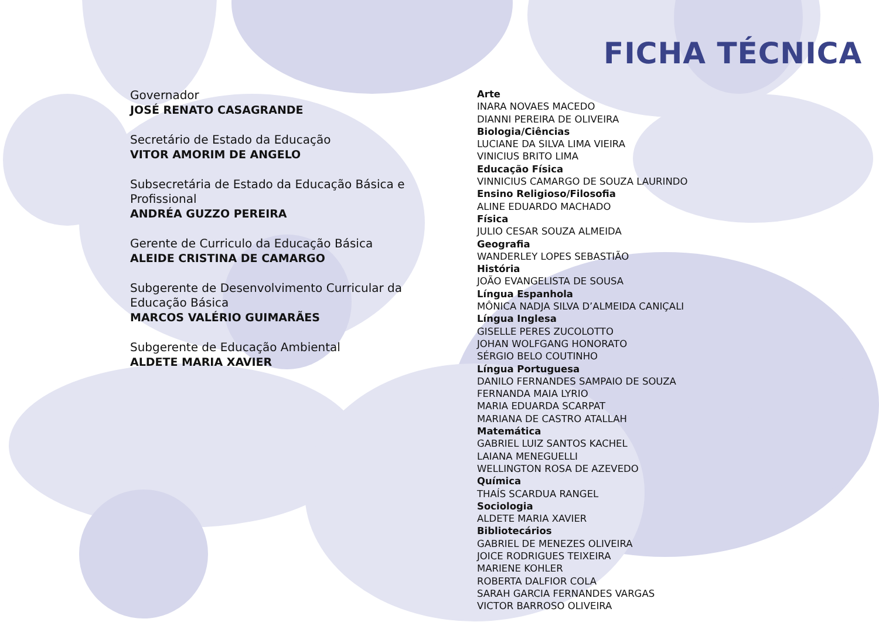FICHA TÉCNICA
Governador
JOSÉ RENATO CASAGRANDE
Secretário de Estado da Educação
VITOR AMORIM DE ANGELO
Subsecretária de Estado da Educação Básica e Profissional
ANDRÉA GUZZO PEREIRA
Gerente de Curriculo da Educação Básica
ALEIDE CRISTINA DE CAMARGO
Subgerente de Desenvolvimento Curricular da Educação Básica
MARCOS VALÉRIO GUIMARÃES
Subgerente de Educação Ambiental
ALDETE MARIA XAVIER
Arte
INARA NOVAES MACEDO
DIANNI PEREIRA DE OLIVEIRA
Biologia/Ciências
LUCIANE DA SILVA LIMA VIEIRA
VINICIUS BRITO LIMA
Educação Física
VINNICIUS CAMARGO DE SOUZA LAURINDO
Ensino Religioso/Filosofia
ALINE EDUARDO MACHADO
Física
JULIO CESAR SOUZA ALMEIDA
Geografia
WANDERLEY LOPES SEBASTIÃO
História
JOÃO EVANGELISTA DE SOUSA
Língua Espanhola
MÔNICA NADJA SILVA D’ALMEIDA CANIÇALI
Língua Inglesa
GISELLE PERES ZUCOLOTTO
JOHAN WOLFGANG HONORATO
SÉRGIO BELO COUTINHO
Língua Portuguesa
DANILO FERNANDES SAMPAIO DE SOUZA
FERNANDA MAIA LYRIO
MARIA EDUARDA SCARPAT
MARIANA DE CASTRO ATALLAH
Matemática
GABRIEL LUIZ SANTOS KACHEL
LAIANA MENEGUELLI
WELLINGTON ROSA DE AZEVEDO
Química
THAÍS SCARDUA RANGEL
Sociologia
ALDETE MARIA XAVIER
Bibliotecários
GABRIEL DE MENEZES OLIVEIRA
JOICE RODRIGUES TEIXEIRA
MARIENE KOHLER
ROBERTA DALFIOR COLA
SARAH GARCIA FERNANDES VARGAS
VICTOR BARROSO OLIVEIRA